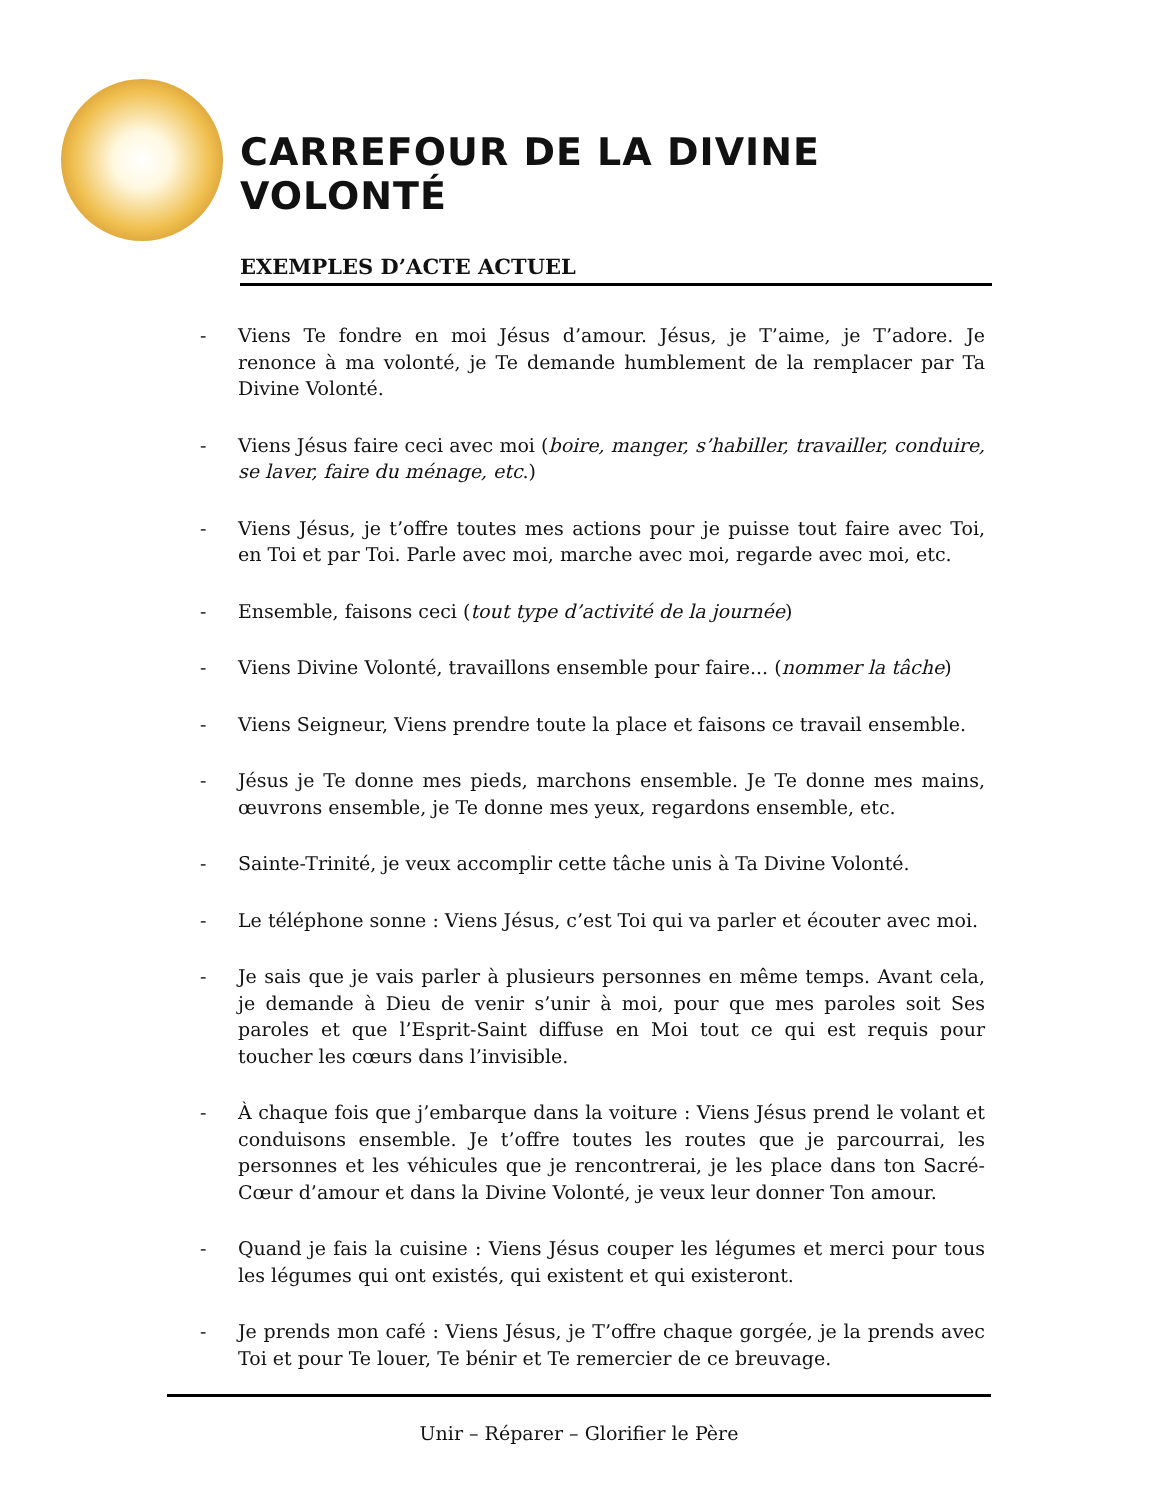CARREFOUR DE LA DIVINE VOLONTÉ
EXEMPLES D’ACTE ACTUEL
- Viens Te fondre en moi Jésus d’amour. Jésus, je T’aime, je T’adore. Je renonce à ma volonté, je Te demande humblement de la remplacer par Ta Divine Volonté.
- Viens Jésus faire ceci avec moi (boire, manger, s’habiller, travailler, conduire, se laver, faire du ménage, etc.)
- Viens Jésus, je t’offre toutes mes actions pour je puisse tout faire avec Toi, en Toi et par Toi. Parle avec moi, marche avec moi, regarde avec moi, etc.
- Ensemble, faisons ceci (tout type d’activité de la journée)
- Viens Divine Volonté, travaillons ensemble pour faire... (nommer la tâche)
- Viens Seigneur, Viens prendre toute la place et faisons ce travail ensemble.
- Jésus je Te donne mes pieds, marchons ensemble. Je Te donne mes mains, œuvrons ensemble, je Te donne mes yeux, regardons ensemble, etc.
- Sainte-Trinité, je veux accomplir cette tâche unis à Ta Divine Volonté.
- Le téléphone sonne : Viens Jésus, c’est Toi qui va parler et écouter avec moi.
- Je sais que je vais parler à plusieurs personnes en même temps. Avant cela, je demande à Dieu de venir s’unir à moi, pour que mes paroles soit Ses paroles et que l’Esprit-Saint diffuse en Moi tout ce qui est requis pour toucher les cœurs dans l’invisible.
- À chaque fois que j’embarque dans la voiture : Viens Jésus prend le volant et conduisons ensemble. Je t’offre toutes les routes que je parcourrai, les personnes et les véhicules que je rencontrerai, je les place dans ton Sacré-Cœur d’amour et dans la Divine Volonté, je veux leur donner Ton amour.
- Quand je fais la cuisine : Viens Jésus couper les légumes et merci pour tous les légumes qui ont existés, qui existent et qui existeront.
- Je prends mon café : Viens Jésus, je T’offre chaque gorgée, je la prends avec Toi et pour Te louer, Te bénir et Te remercier de ce breuvage.
Unir – Réparer – Glorifier le Père